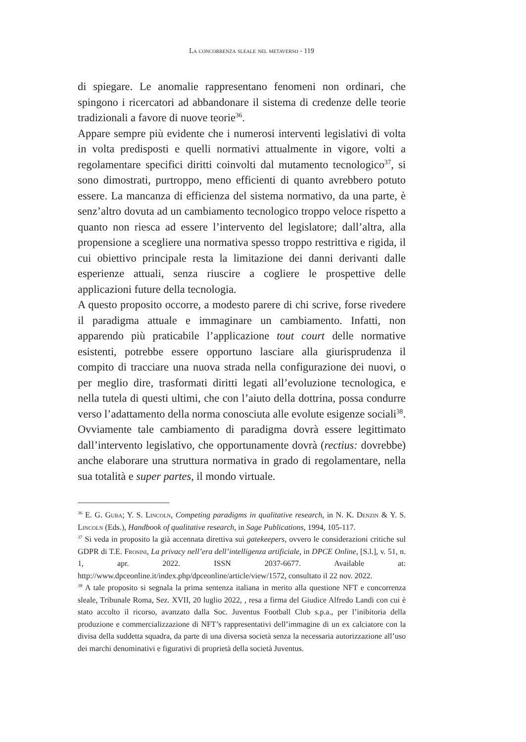La concorrenza sleale nel metaverso - 119
di spiegare. Le anomalie rappresentano fenomeni non ordinari, che spingono i ricercatori ad abbandonare il sistema di credenze delle teorie tradizionali a favore di nuove teorie<sup>36</sup>.
Appare sempre più evidente che i numerosi interventi legislativi di volta in volta predisposti e quelli normativi attualmente in vigore, volti a regolamentare specifici diritti coinvolti dal mutamento tecnologico<sup>37</sup>, si sono dimostrati, purtroppo, meno efficienti di quanto avrebbero potuto essere. La mancanza di efficienza del sistema normativo, da una parte, è senz’altro dovuta ad un cambiamento tecnologico troppo veloce rispetto a quanto non riesca ad essere l’intervento del legislatore; dall’altra, alla propensione a scegliere una normativa spesso troppo restrittiva e rigida, il cui obiettivo principale resta la limitazione dei danni derivanti dalle esperienze attuali, senza riuscire a cogliere le prospettive delle applicazioni future della tecnologia.
A questo proposito occorre, a modesto parere di chi scrive, forse rivedere il paradigma attuale e immaginare un cambiamento. Infatti, non apparendo più praticabile l’applicazione tout court delle normative esistenti, potrebbe essere opportuno lasciare alla giurisprudenza il compito di tracciare una nuova strada nella configurazione dei nuovi, o per meglio dire, trasformati diritti legati all’evoluzione tecnologica, e nella tutela di questi ultimi, che con l’aiuto della dottrina, possa condurre verso l’adattamento della norma conosciuta alle evolute esigenze sociali<sup>38</sup>. Ovviamente tale cambiamento di paradigma dovrà essere legittimato dall’intervento legislativo, che opportunamente dovrà (rectius: dovrebbe) anche elaborare una struttura normativa in grado di regolamentare, nella sua totalità e super partes, il mondo virtuale.
<sup>36</sup> E. G. Guba; Y. S. Lincoln, Competing paradigms in qualitative research, in N. K. Denzin & Y. S. Lincoln (Eds.), Handbook of qualitative research, in Sage Publications, 1994, 105-117.
<sup>37</sup> Si veda in proposito la già accennata direttiva sui gatekeepers, ovvero le considerazioni critiche sul GDPR di T.E. Frosini, La privacy nell’era dell’intelligenza artificiale, in DPCE Online, [S.l.], v. 51, n. 1, apr. 2022. ISSN 2037-6677. Available at: http://www.dpceonline.it/index.php/dpceonline/article/view/1572, consultato il 22 nov. 2022.
<sup>38</sup> A tale proposito si segnala la prima sentenza italiana in merito alla questione NFT e concorrenza sleale, Tribunale Roma, Sez. XVII, 20 luglio 2022, , resa a firma del Giudice Alfredo Landi con cui è stato accolto il ricorso, avanzato dalla Soc. Juventus Football Club s.p.a., per l’inibitoria della produzione e commercializzazione di NFT’s rappresentativi dell’immagine di un ex calciatore con la divisa della suddetta squadra, da parte di una diversa società senza la necessaria autorizzazione all’uso dei marchi denominativi e figurativi di proprietà della società Juventus.